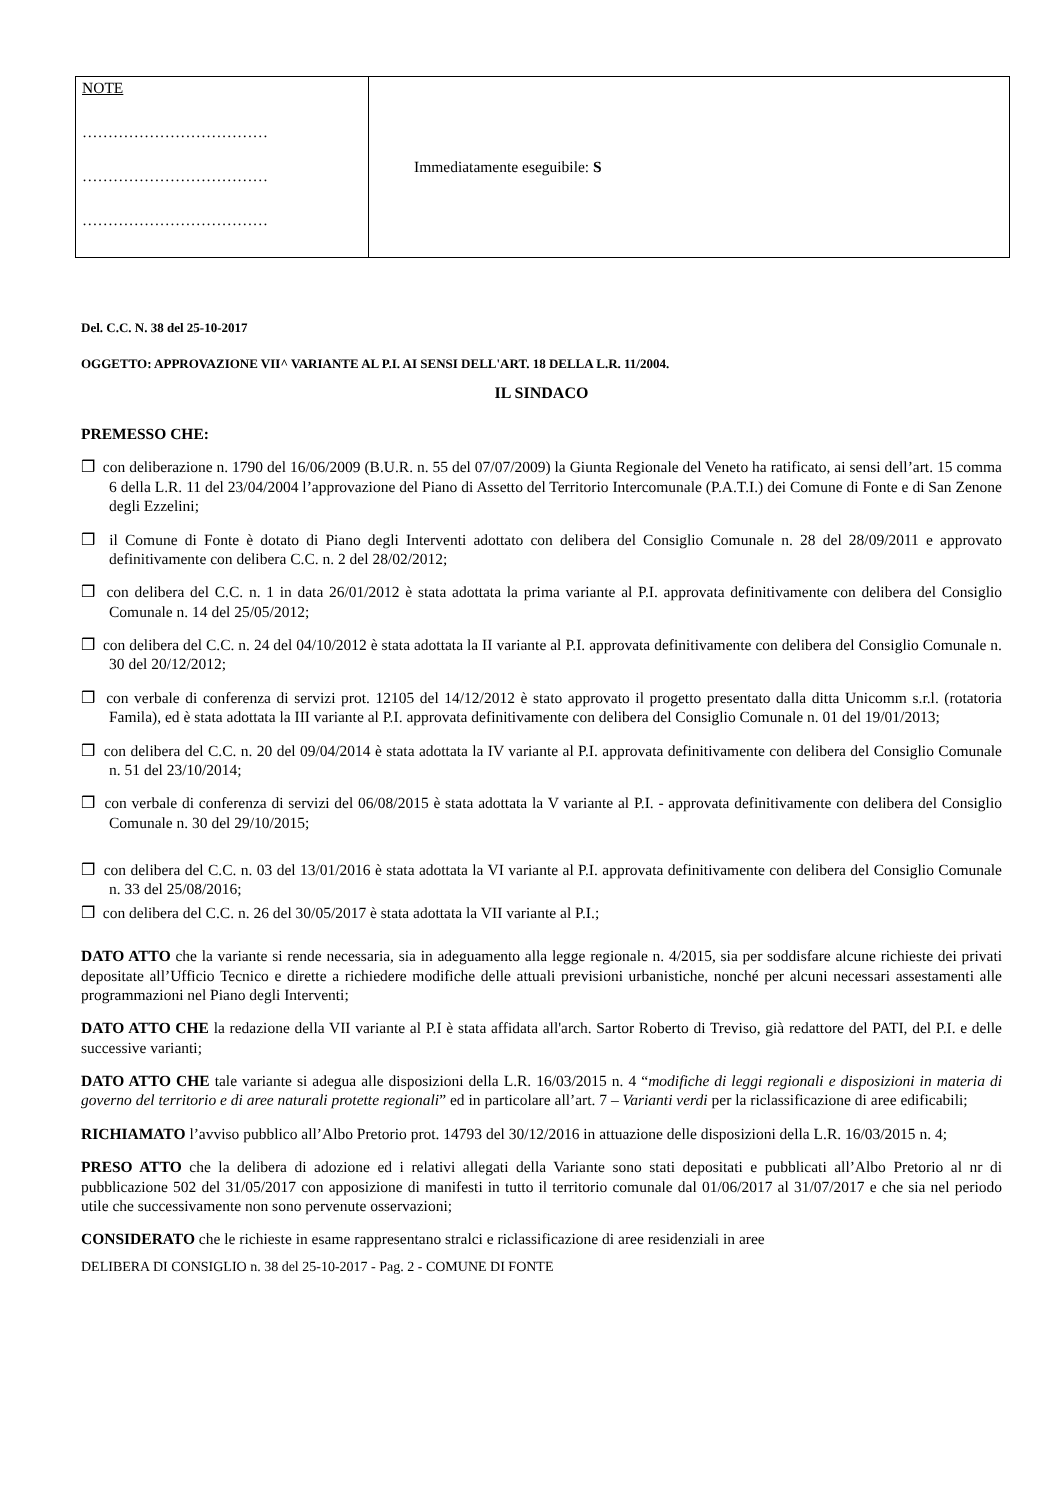| NOTE ……………………………… ……………………………… ……………………………… | Immediatamente eseguibile: S |
Del. C.C. N. 38 del 25-10-2017
OGGETTO: APPROVAZIONE VII^ VARIANTE AL P.I. AI SENSI DELL'ART. 18 DELLA L.R. 11/2004.
IL SINDACO
PREMESSO CHE:
❒ con deliberazione n. 1790 del 16/06/2009 (B.U.R. n. 55 del 07/07/2009) la Giunta Regionale del Veneto ha ratificato, ai sensi dell’art. 15 comma 6 della L.R. 11 del 23/04/2004 l’approvazione del Piano di Assetto del Territorio Intercomunale (P.A.T.I.) dei Comune di Fonte e di San Zenone degli Ezzelini;
❒ il Comune di Fonte è dotato di Piano degli Interventi adottato con delibera del Consiglio Comunale n. 28 del 28/09/2011 e approvato definitivamente con delibera C.C. n. 2 del 28/02/2012;
❒ con delibera del C.C. n. 1 in data 26/01/2012 è stata adottata la prima variante al P.I. approvata definitivamente con delibera del Consiglio Comunale n. 14 del 25/05/2012;
❒ con delibera del C.C. n. 24 del 04/10/2012 è stata adottata la II variante al P.I. approvata definitivamente con delibera del Consiglio Comunale n. 30 del 20/12/2012;
❒ con verbale di conferenza di servizi prot. 12105 del 14/12/2012 è stato approvato il progetto presentato dalla ditta Unicomm s.r.l. (rotatoria Famila), ed è stata adottata la III variante al P.I. approvata definitivamente con delibera del Consiglio Comunale n. 01 del 19/01/2013;
❒ con delibera del C.C. n. 20 del 09/04/2014 è stata adottata la IV variante al P.I. approvata definitivamente con delibera del Consiglio Comunale n. 51 del 23/10/2014;
❒ con verbale di conferenza di servizi del 06/08/2015 è stata adottata la V variante al P.I. - approvata definitivamente con delibera del Consiglio Comunale n. 30 del 29/10/2015;
❒ con delibera del C.C. n. 03 del 13/01/2016 è stata adottata la VI variante al P.I. approvata definitivamente con delibera del Consiglio Comunale n. 33 del 25/08/2016;
❒ con delibera del C.C. n. 26 del 30/05/2017 è stata adottata la VII variante al P.I.;
DATO ATTO che la variante si rende necessaria, sia in adeguamento alla legge regionale n. 4/2015, sia per soddisfare alcune richieste dei privati depositate all’Ufficio Tecnico e dirette a richiedere modifiche delle attuali previsioni urbanistiche, nonché per alcuni necessari assestamenti alle programmazioni nel Piano degli Interventi;
DATO ATTO CHE la redazione della VII variante al P.I è stata affidata all'arch. Sartor Roberto di Treviso, già redattore del PATI, del P.I. e delle successive varianti;
DATO ATTO CHE tale variante si adegua alle disposizioni della L.R. 16/03/2015 n. 4 “modifiche di leggi regionali e disposizioni in materia di governo del territorio e di aree naturali protette regionali” ed in particolare all’art. 7 – Varianti verdi per la riclassificazione di aree edificabili;
RICHIAMATO l’avviso pubblico all’Albo Pretorio prot. 14793 del 30/12/2016 in attuazione delle disposizioni della L.R. 16/03/2015 n. 4;
PRESO ATTO che la delibera di adozione ed i relativi allegati della Variante sono stati depositati e pubblicati all’Albo Pretorio al nr di pubblicazione 502 del 31/05/2017 con apposizione di manifesti in tutto il territorio comunale dal 01/06/2017 al 31/07/2017 e che sia nel periodo utile che successivamente non sono pervenute osservazioni;
CONSIDERATO che le richieste in esame rappresentano stralci e riclassificazione di aree residenziali in aree
DELIBERA DI CONSIGLIO n. 38 del 25-10-2017 - Pag. 2 - COMUNE DI FONTE